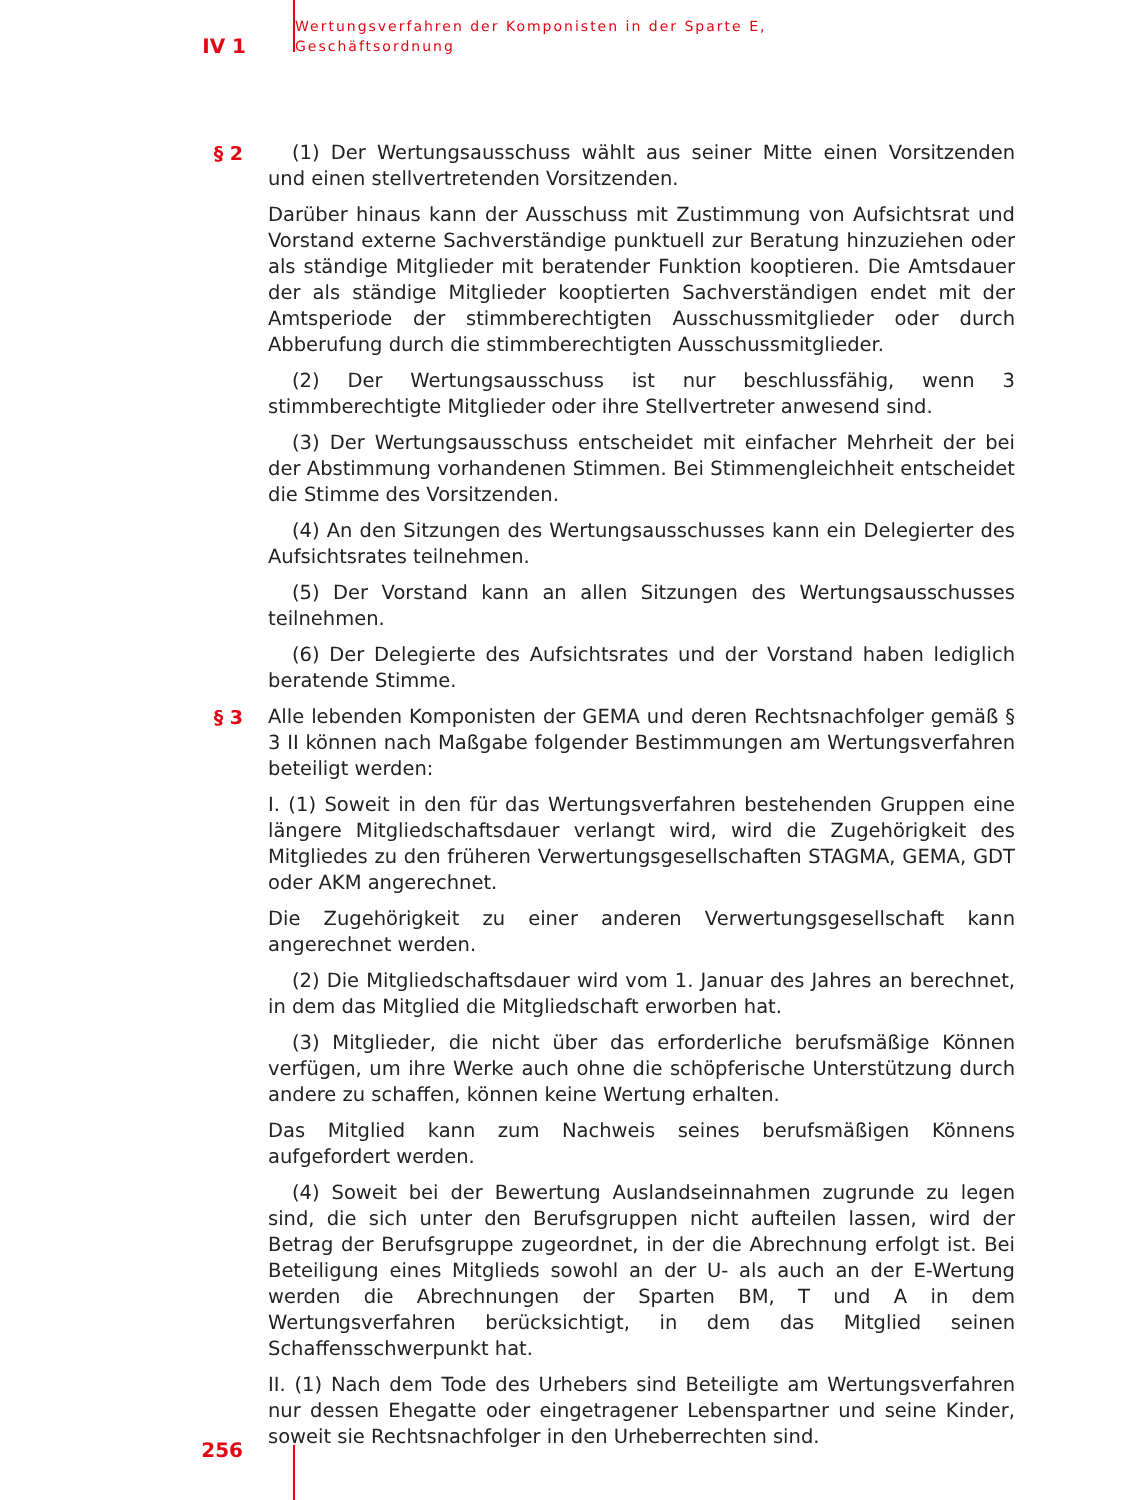IV 1
Wertungsverfahren der Komponisten in der Sparte E,
Geschäftsordnung
§ 2
(1) Der Wertungsausschuss wählt aus seiner Mitte einen Vorsitzenden und einen stellvertretenden Vorsitzenden.
Darüber hinaus kann der Ausschuss mit Zustimmung von Aufsichtsrat und Vorstand externe Sachverständige punktuell zur Beratung hinzuziehen oder als ständige Mitglieder mit beratender Funktion kooptieren. Die Amtsdauer der als ständige Mitglieder kooptierten Sachverständigen endet mit der Amtsperiode der stimmberechtigten Ausschussmitglieder oder durch Abberufung durch die stimmberechtigten Ausschussmitglieder.
(2) Der Wertungsausschuss ist nur beschlussfähig, wenn 3 stimmberechtigte Mitglieder oder ihre Stellvertreter anwesend sind.
(3) Der Wertungsausschuss entscheidet mit einfacher Mehrheit der bei der Abstimmung vorhandenen Stimmen. Bei Stimmengleichheit entscheidet die Stimme des Vorsitzenden.
(4) An den Sitzungen des Wertungsausschusses kann ein Delegierter des Aufsichtsrates teilnehmen.
(5) Der Vorstand kann an allen Sitzungen des Wertungsausschusses teilnehmen.
(6) Der Delegierte des Aufsichtsrates und der Vorstand haben lediglich beratende Stimme.
§ 3
Alle lebenden Komponisten der GEMA und deren Rechtsnachfolger gemäß § 3 II können nach Maßgabe folgender Bestimmungen am Wertungsverfahren beteiligt werden:
I. (1) Soweit in den für das Wertungsverfahren bestehenden Gruppen eine längere Mitgliedschaftsdauer verlangt wird, wird die Zugehörigkeit des Mitgliedes zu den früheren Verwertungsgesellschaften STAGMA, GEMA, GDT oder AKM angerechnet.
Die Zugehörigkeit zu einer anderen Verwertungsgesellschaft kann angerechnet werden.
(2) Die Mitgliedschaftsdauer wird vom 1. Januar des Jahres an berechnet, in dem das Mitglied die Mitgliedschaft erworben hat.
(3) Mitglieder, die nicht über das erforderliche berufsmäßige Können verfügen, um ihre Werke auch ohne die schöpferische Unterstützung durch andere zu schaffen, können keine Wertung erhalten.
Das Mitglied kann zum Nachweis seines berufsmäßigen Könnens aufgefordert werden.
(4) Soweit bei der Bewertung Auslandseinnahmen zugrunde zu legen sind, die sich unter den Berufsgruppen nicht aufteilen lassen, wird der Betrag der Berufsgruppe zugeordnet, in der die Abrechnung erfolgt ist. Bei Beteiligung eines Mitglieds sowohl an der U- als auch an der E-Wertung werden die Abrechnungen der Sparten BM, T und A in dem Wertungsverfahren berücksichtigt, in dem das Mitglied seinen Schaffensschwerpunkt hat.
II. (1) Nach dem Tode des Urhebers sind Beteiligte am Wertungsverfahren nur dessen Ehegatte oder eingetragener Lebenspartner und seine Kinder, soweit sie Rechtsnachfolger in den Urheberrechten sind.
256